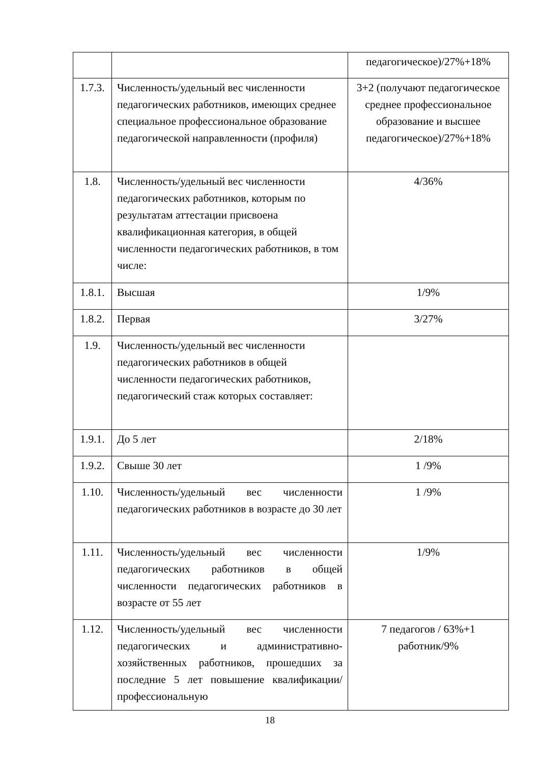| | | педагогическое)/27%+18% |
| 1.7.3. | Численность/удельный вес численности педагогических работников, имеющих среднее специальное профессиональное образование педагогической направленности (профиля) | 3+2 (получают педагогическое среднее профессиональное образование и высшее педагогическое)/27%+18% |
| 1.8. | Численность/удельный вес численности педагогических работников, которым по результатам аттестации присвоена квалификационная категория, в общей численности педагогических работников, в том числе: | 4/36% |
| 1.8.1. | Высшая | 1/9% |
| 1.8.2. | Первая | 3/27% |
| 1.9. | Численность/удельный вес численности педагогических работников в общей численности педагогических работников, педагогический стаж которых составляет: | |
| 1.9.1. | До 5 лет | 2/18% |
| 1.9.2. | Свыше 30 лет | 1 /9% |
| 1.10. | Численность/удельный вес численности педагогических работников в возрасте до 30 лет | 1 /9% |
| 1.11. | Численность/удельный вес численности педагогических работников в общей численности педагогических работников в возрасте от 55 лет | 1/9% |
| 1.12. | Численность/удельный вес численности педагогических и административно-хозяйственных работников, прошедших за последние 5 лет повышение квалификации/ профессиональную | 7 педагогов / 63%+1 работник/9% |
18